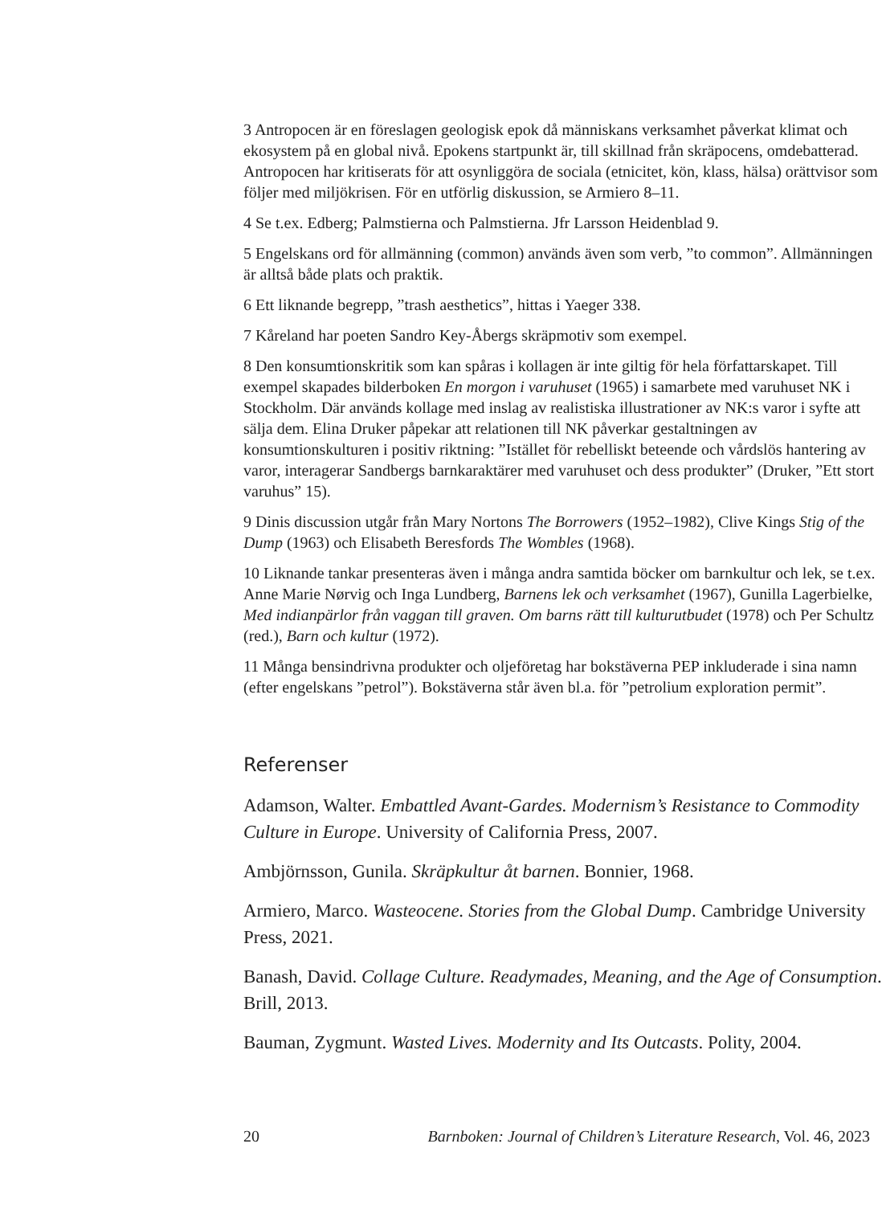3 Antropocen är en föreslagen geologisk epok då människans verksamhet påverkat klimat och ekosystem på en global nivå. Epokens startpunkt är, till skillnad från skräpocens, omdebatterad. Antropocen har kritiserats för att osynliggöra de sociala (etnicitet, kön, klass, hälsa) orättvisor som följer med miljökrisen. För en utförlig diskussion, se Armiero 8–11.
4 Se t.ex. Edberg; Palmstierna och Palmstierna. Jfr Larsson Heidenblad 9.
5 Engelskans ord för allmänning (common) används även som verb, ”to common”. Allmänningen är alltså både plats och praktik.
6 Ett liknande begrepp, ”trash aesthetics”, hittas i Yaeger 338.
7 Kåreland har poeten Sandro Key-Åbergs skräpmotiv som exempel.
8 Den konsumtionskritik som kan spåras i kollagen är inte giltig för hela författarskapet. Till exempel skapades bilderboken En morgon i varuhuset (1965) i samarbete med varuhuset NK i Stockholm. Där används kollage med inslag av realistiska illustrationer av NK:s varor i syfte att sälja dem. Elina Druker påpekar att relationen till NK påverkar gestaltningen av konsumtionskulturen i positiv riktning: ”Istället för rebelliskt beteende och vårdslös hantering av varor, interagerar Sandbergs barnkaraktärer med varuhuset och dess produkter” (Druker, ”Ett stort varuhus” 15).
9 Dinis discussion utgår från Mary Nortons The Borrowers (1952–1982), Clive Kings Stig of the Dump (1963) och Elisabeth Beresfords The Wombles (1968).
10 Liknande tankar presenteras även i många andra samtida böcker om barnkultur och lek, se t.ex. Anne Marie Nørvig och Inga Lundberg, Barnens lek och verksamhet (1967), Gunilla Lagerbielke, Med indianpärlor från vaggan till graven. Om barns rätt till kulturutbudet (1978) och Per Schultz (red.), Barn och kultur (1972).
11 Många bensindrivna produkter och oljeföretag har bokstäverna PEP inkluderade i sina namn (efter engelskans ”petrol”). Bokstäverna står även bl.a. för ”petrolium exploration permit”.
Referenser
Adamson, Walter. Embattled Avant-Gardes. Modernism’s Resistance to Commodity Culture in Europe. University of California Press, 2007.
Ambjörnsson, Gunila. Skräpkultur åt barnen. Bonnier, 1968.
Armiero, Marco. Wasteocene. Stories from the Global Dump. Cambridge University Press, 2021.
Banash, David. Collage Culture. Readymades, Meaning, and the Age of Consumption. Brill, 2013.
Bauman, Zygmunt. Wasted Lives. Modernity and Its Outcasts. Polity, 2004.
20 Barnboken: Journal of Children’s Literature Research, Vol. 46, 2023